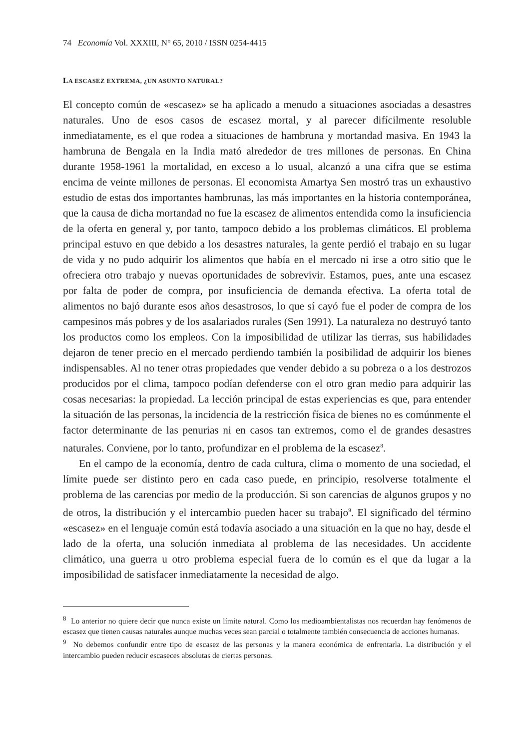74 Economía Vol. XXXIII, N° 65, 2010 / ISSN 0254-4415
LA ESCASEZ EXTREMA, ¿UN ASUNTO NATURAL?
El concepto común de «escasez» se ha aplicado a menudo a situaciones asociadas a desastres naturales. Uno de esos casos de escasez mortal, y al parecer difícilmente resoluble inmediatamente, es el que rodea a situaciones de hambruna y mortandad masiva. En 1943 la hambruna de Bengala en la India mató alrededor de tres millones de personas. En China durante 1958-1961 la mortalidad, en exceso a lo usual, alcanzó a una cifra que se estima encima de veinte millones de personas. El economista Amartya Sen mostró tras un exhaustivo estudio de estas dos importantes hambrunas, las más importantes en la historia contemporánea, que la causa de dicha mortandad no fue la escasez de alimentos entendida como la insuficiencia de la oferta en general y, por tanto, tampoco debido a los problemas climáticos. El problema principal estuvo en que debido a los desastres naturales, la gente perdió el trabajo en su lugar de vida y no pudo adquirir los alimentos que había en el mercado ni irse a otro sitio que le ofreciera otro trabajo y nuevas oportunidades de sobrevivir. Estamos, pues, ante una escasez por falta de poder de compra, por insuficiencia de demanda efectiva. La oferta total de alimentos no bajó durante esos años desastrosos, lo que sí cayó fue el poder de compra de los campesinos más pobres y de los asalariados rurales (Sen 1991). La naturaleza no destruyó tanto los productos como los empleos. Con la imposibilidad de utilizar las tierras, sus habilidades dejaron de tener precio en el mercado perdiendo también la posibilidad de adquirir los bienes indispensables. Al no tener otras propiedades que vender debido a su pobreza o a los destrozos producidos por el clima, tampoco podían defenderse con el otro gran medio para adquirir las cosas necesarias: la propiedad. La lección principal de estas experiencias es que, para entender la situación de las personas, la incidencia de la restricción física de bienes no es comúnmente el factor determinante de las penurias ni en casos tan extremos, como el de grandes desastres naturales. Conviene, por lo tanto, profundizar en el problema de la escasez<sup>8</sup>.
En el campo de la economía, dentro de cada cultura, clima o momento de una sociedad, el límite puede ser distinto pero en cada caso puede, en principio, resolverse totalmente el problema de las carencias por medio de la producción. Si son carencias de algunos grupos y no de otros, la distribución y el intercambio pueden hacer su trabajo<sup>9</sup>. El significado del término «escasez» en el lenguaje común está todavía asociado a una situación en la que no hay, desde el lado de la oferta, una solución inmediata al problema de las necesidades. Un accidente climático, una guerra u otro problema especial fuera de lo común es el que da lugar a la imposibilidad de satisfacer inmediatamente la necesidad de algo.
<sup>8</sup> Lo anterior no quiere decir que nunca existe un límite natural. Como los medioambientalistas nos recuerdan hay fenómenos de escasez que tienen causas naturales aunque muchas veces sean parcial o totalmente también consecuencia de acciones humanas.
<sup>9</sup> No debemos confundir entre tipo de escasez de las personas y la manera económica de enfrentarla. La distribución y el intercambio pueden reducir escaseces absolutas de ciertas personas.